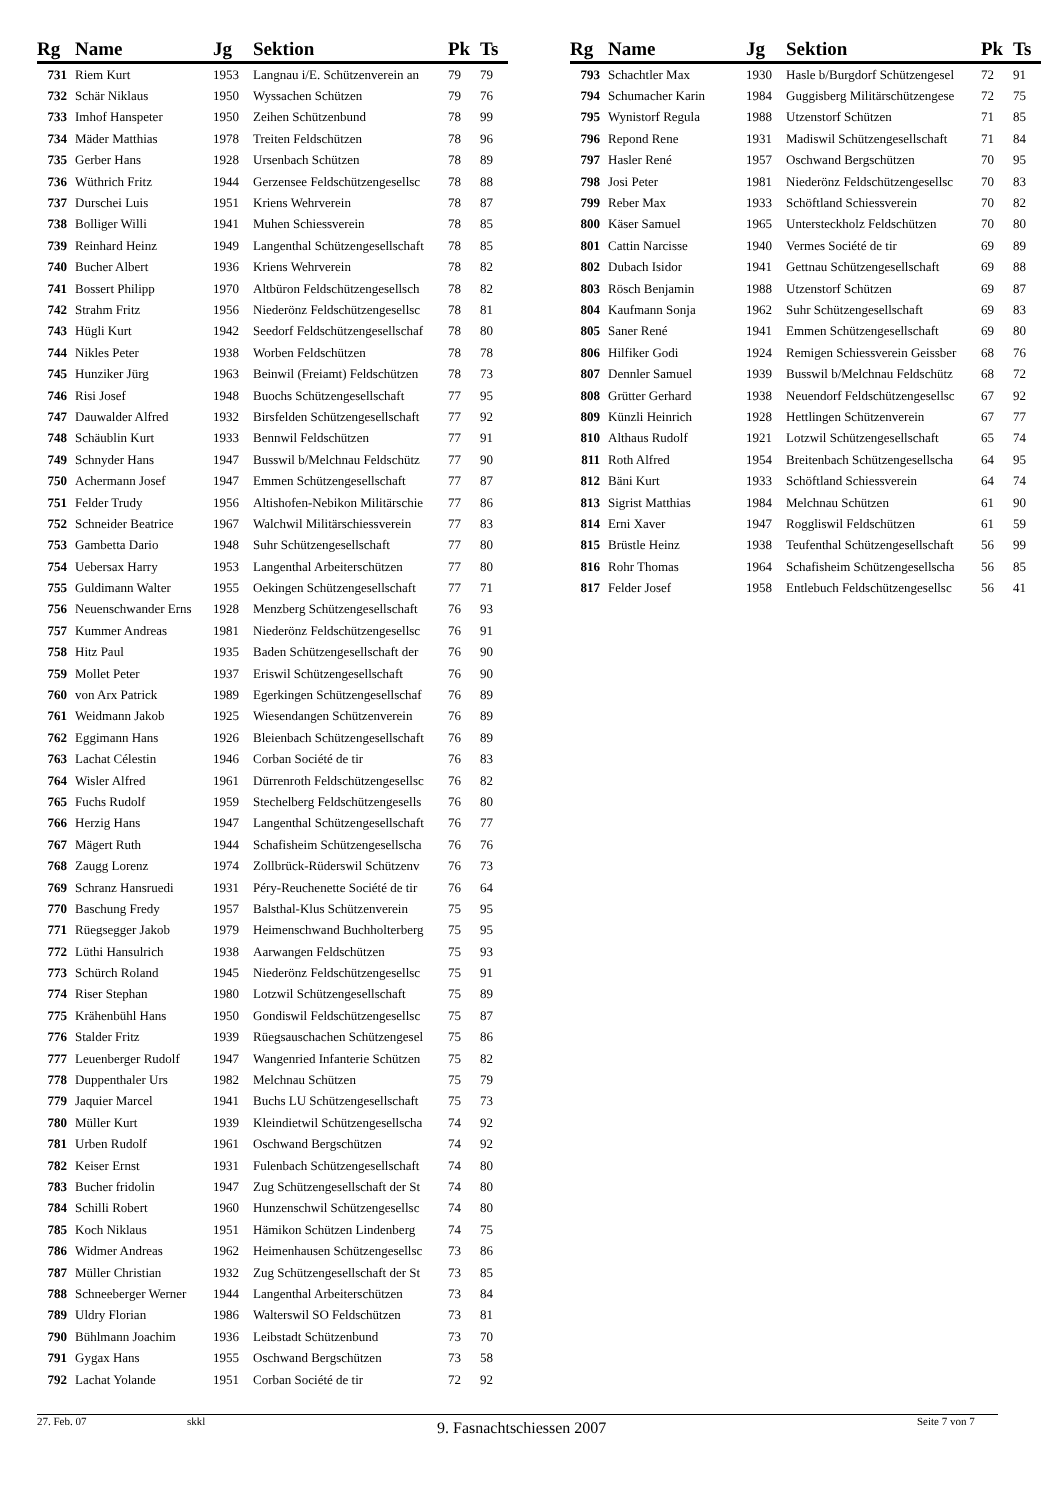| Rg | Name | Jg | Sektion | Pk | Ts |
| --- | --- | --- | --- | --- | --- |
| 731 | Riem Kurt | 1953 | Langnau i/E. Schützenverein an | 79 | 79 |
| 732 | Schär Niklaus | 1950 | Wyssachen Schützen | 79 | 76 |
| 733 | Imhof Hanspeter | 1950 | Zeihen Schützenbund | 78 | 99 |
| 734 | Mäder Matthias | 1978 | Treiten Feldschützen | 78 | 96 |
| 735 | Gerber Hans | 1928 | Ursenbach Schützen | 78 | 89 |
| 736 | Wüthrich Fritz | 1944 | Gerzensee Feldschützengesellsc | 78 | 88 |
| 737 | Durschei Luis | 1951 | Kriens Wehrverein | 78 | 87 |
| 738 | Bolliger Willi | 1941 | Muhen Schiessverein | 78 | 85 |
| 739 | Reinhard Heinz | 1949 | Langenthal Schützengesellschaft | 78 | 85 |
| 740 | Bucher Albert | 1936 | Kriens Wehrverein | 78 | 82 |
| 741 | Bossert Philipp | 1970 | Altbüron Feldschützengesellsch | 78 | 82 |
| 742 | Strahm Fritz | 1956 | Niederönz Feldschützengesellsc | 78 | 81 |
| 743 | Hügli Kurt | 1942 | Seedorf Feldschützengesellschaf | 78 | 80 |
| 744 | Nikles Peter | 1938 | Worben Feldschützen | 78 | 78 |
| 745 | Hunziker Jürg | 1963 | Beinwil (Freiamt) Feldschützen | 78 | 73 |
| 746 | Risi Josef | 1948 | Buochs Schützengesellschaft | 77 | 95 |
| 747 | Dauwalder Alfred | 1932 | Birsfelden Schützengesellschaft | 77 | 92 |
| 748 | Schäublin Kurt | 1933 | Bennwil Feldschützen | 77 | 91 |
| 749 | Schnyder Hans | 1947 | Busswil b/Melchnau Feldschütz | 77 | 90 |
| 750 | Achermann Josef | 1947 | Emmen Schützengesellschaft | 77 | 87 |
| 751 | Felder Trudy | 1956 | Altishofen-Nebikon Militärschie | 77 | 86 |
| 752 | Schneider Beatrice | 1967 | Walchwil Militärschiessverein | 77 | 83 |
| 753 | Gambetta Dario | 1948 | Suhr Schützengesellschaft | 77 | 80 |
| 754 | Uebersax Harry | 1953 | Langenthal Arbeiterschützen | 77 | 80 |
| 755 | Guldimann Walter | 1955 | Oekingen Schützengesellschaft | 77 | 71 |
| 756 | Neuenschwander Erns | 1928 | Menzberg Schützengesellschaft | 76 | 93 |
| 757 | Kummer Andreas | 1981 | Niederönz Feldschützengesellsc | 76 | 91 |
| 758 | Hitz Paul | 1935 | Baden Schützengesellschaft der | 76 | 90 |
| 759 | Mollet Peter | 1937 | Eriswil Schützengesellschaft | 76 | 90 |
| 760 | von Arx Patrick | 1989 | Egerkingen Schützengesellschaf | 76 | 89 |
| 761 | Weidmann Jakob | 1925 | Wiesendangen Schützenverein | 76 | 89 |
| 762 | Eggimann Hans | 1926 | Bleienbach Schützengesellschaft | 76 | 89 |
| 763 | Lachat Célestin | 1946 | Corban Société de tir | 76 | 83 |
| 764 | Wisler Alfred | 1961 | Dürrenroth Feldschützengesellsc | 76 | 82 |
| 765 | Fuchs Rudolf | 1959 | Stechelberg Feldschützengesells | 76 | 80 |
| 766 | Herzig Hans | 1947 | Langenthal Schützengesellschaft | 76 | 77 |
| 767 | Mägert Ruth | 1944 | Schafisheim Schützengesellscha | 76 | 76 |
| 768 | Zaugg Lorenz | 1974 | Zollbrück-Rüderswil Schützenv | 76 | 73 |
| 769 | Schranz Hansruedi | 1931 | Péry-Reuchenette Société de tir | 76 | 64 |
| 770 | Baschung Fredy | 1957 | Balsthal-Klus Schützenverein | 75 | 95 |
| 771 | Rüegsegger Jakob | 1979 | Heimenschwand Buchholterberg | 75 | 95 |
| 772 | Lüthi Hansulrich | 1938 | Aarwangen Feldschützen | 75 | 93 |
| 773 | Schürch Roland | 1945 | Niederönz Feldschützengesellsc | 75 | 91 |
| 774 | Riser Stephan | 1980 | Lotzwil Schützengesellschaft | 75 | 89 |
| 775 | Krähenbühl Hans | 1950 | Gondiswil Feldschützengesellsc | 75 | 87 |
| 776 | Stalder Fritz | 1939 | Rüegsauschachen Schützengesel | 75 | 86 |
| 777 | Leuenberger Rudolf | 1947 | Wangenried Infanterie Schützen | 75 | 82 |
| 778 | Duppenthaler Urs | 1982 | Melchnau Schützen | 75 | 79 |
| 779 | Jaquier Marcel | 1941 | Buchs LU Schützengesellschaft | 75 | 73 |
| 780 | Müller Kurt | 1939 | Kleindietwil Schützengesellscha | 74 | 92 |
| 781 | Urben Rudolf | 1961 | Oschwand Bergschützen | 74 | 92 |
| 782 | Keiser Ernst | 1931 | Fulenbach Schützengesellschaft | 74 | 80 |
| 783 | Bucher fridolin | 1947 | Zug Schützengesellschaft der St | 74 | 80 |
| 784 | Schilli Robert | 1960 | Hunzenschwil Schützengesellsc | 74 | 80 |
| 785 | Koch Niklaus | 1951 | Hämikon Schützen Lindenberg | 74 | 75 |
| 786 | Widmer Andreas | 1962 | Heimenhausen Schützengesellsc | 73 | 86 |
| 787 | Müller Christian | 1932 | Zug Schützengesellschaft der St | 73 | 85 |
| 788 | Schneeberger Werner | 1944 | Langenthal Arbeiterschützen | 73 | 84 |
| 789 | Uldry Florian | 1986 | Walterswil SO Feldschützen | 73 | 81 |
| 790 | Bühlmann Joachim | 1936 | Leibstadt Schützenbund | 73 | 70 |
| 791 | Gygax Hans | 1955 | Oschwand Bergschützen | 73 | 58 |
| 792 | Lachat Yolande | 1951 | Corban Société de tir | 72 | 92 |
| Rg | Name | Jg | Sektion | Pk | Ts |
| --- | --- | --- | --- | --- | --- |
| 793 | Schachtler Max | 1930 | Hasle b/Burgdorf Schützengesel | 72 | 91 |
| 794 | Schumacher Karin | 1984 | Guggisberg Militärschützengese | 72 | 75 |
| 795 | Wynistorf Regula | 1988 | Utzenstorf Schützen | 71 | 85 |
| 796 | Repond Rene | 1931 | Madiswil Schützengesellschaft | 71 | 84 |
| 797 | Hasler René | 1957 | Oschwand Bergschützen | 70 | 95 |
| 798 | Josi Peter | 1981 | Niederönz Feldschützengesellsc | 70 | 83 |
| 799 | Reber Max | 1933 | Schöftland Schiessverein | 70 | 82 |
| 800 | Käser Samuel | 1965 | Untersteckholz Feldschützen | 70 | 80 |
| 801 | Cattin Narcisse | 1940 | Vermes Société de tir | 69 | 89 |
| 802 | Dubach Isidor | 1941 | Gettnau Schützengesellschaft | 69 | 88 |
| 803 | Rösch Benjamin | 1988 | Utzenstorf Schützen | 69 | 87 |
| 804 | Kaufmann Sonja | 1962 | Suhr Schützengesellschaft | 69 | 83 |
| 805 | Saner René | 1941 | Emmen Schützengesellschaft | 69 | 80 |
| 806 | Hilfiker Godi | 1924 | Remigen Schiessverein Geissber | 68 | 76 |
| 807 | Dennler Samuel | 1939 | Busswil b/Melchnau Feldschütz | 68 | 72 |
| 808 | Grütter Gerhard | 1938 | Neuendorf Feldschützengesellsc | 67 | 92 |
| 809 | Künzli Heinrich | 1928 | Hettlingen Schützenverein | 67 | 77 |
| 810 | Althaus Rudolf | 1921 | Lotzwil Schützengesellschaft | 65 | 74 |
| 811 | Roth Alfred | 1954 | Breitenbach Schützengesellscha | 64 | 95 |
| 812 | Bäni Kurt | 1933 | Schöftland Schiessverein | 64 | 74 |
| 813 | Sigrist Matthias | 1984 | Melchnau Schützen | 61 | 90 |
| 814 | Erni Xaver | 1947 | Roggliswil Feldschützen | 61 | 59 |
| 815 | Brüstle Heinz | 1938 | Teufenthal Schützengesellschaft | 56 | 99 |
| 816 | Rohr Thomas | 1964 | Schafisheim Schützengesellscha | 56 | 85 |
| 817 | Felder Josef | 1958 | Entlebuch Feldschützengesellsc | 56 | 41 |
27. Feb. 07 skkl 9. Fasnachtschiessen 2007 Seite 7 von 7